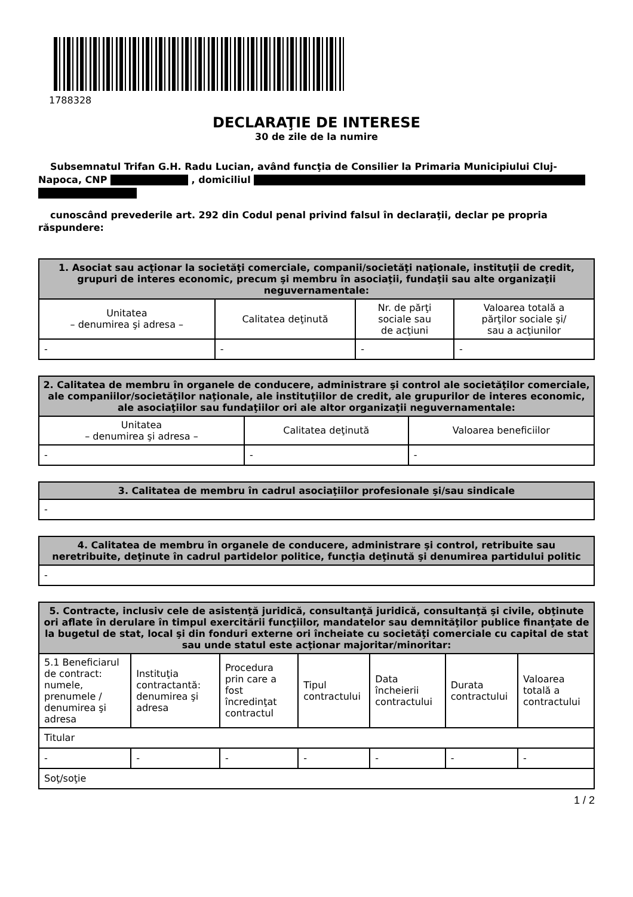1788328
DECLARAŢIE DE INTERESE
30 de zile de la numire
Subsemnatul Trifan G.H. Radu Lucian, având funcţia de Consilier la Primaria Municipiului Cluj-Napoca, CNP , domiciliul
cunoscând prevederile art. 292 din Codul penal privind falsul în declaraţii, declar pe propria răspundere:
| 1. Asociat sau acţionar la societăţi comerciale, companii/societăţi naţionale, instituţii de credit, grupuri de interes economic, precum şi membru în asociaţii, fundaţii sau alte organizaţii neguvernamentale: | | | |
| --- | --- | --- | --- |
| Unitatea – denumirea şi adresa – | Calitatea deţinută | Nr. de părţi sociale sau de acţiuni | Valoarea totală a părţilor sociale şi/ sau a acţiunilor |
| - | - | - | - |
| 2. Calitatea de membru în organele de conducere, administrare şi control ale societăţilor comerciale, ale companiilor/societăţilor naţionale, ale instituţiilor de credit, ale grupurilor de interes economic, ale asociaţiilor sau fundaţiilor ori ale altor organizaţii neguvernamentale: | | |
| --- | --- | --- |
| Unitatea – denumirea şi adresa – | Calitatea deţinută | Valoarea beneficiilor |
| - | - | - |
| 3. Calitatea de membru în cadrul asociaţiilor profesionale şi/sau sindicale |
| --- |
| - |
| 4. Calitatea de membru în organele de conducere, administrare şi control, retribuite sau neretribuite, deţinute în cadrul partidelor politice, funcţia deţinută şi denumirea partidului politic |
| --- |
| - |
| 5. Contracte, inclusiv cele de asistenţă juridică, consultanţă juridică, consultanţă şi civile, obţinute ori aflate în derulare în timpul exercitării funcţiilor, mandatelor sau demnităţilor publice finanţate de la bugetul de stat, local şi din fonduri externe ori încheiate cu societăţi comerciale cu capital de stat sau unde statul este acţionar majoritar/minoritar: | | | | | | |
| --- | --- | --- | --- | --- | --- | --- |
| 5.1 Beneficiarul de contract: numele, prenumele / denumirea şi adresa | Instituţia contractantă: denumirea şi adresa | Procedura prin care a fost încredinţat contractul | Tipul contractului | Data încheierii contractului | Durata contractului | Valoarea totală a contractului |
| Titular | | | | | | |
| - | - | - | - | - | - | - |
| Soţ/soţie | | | | | | |
1 / 2